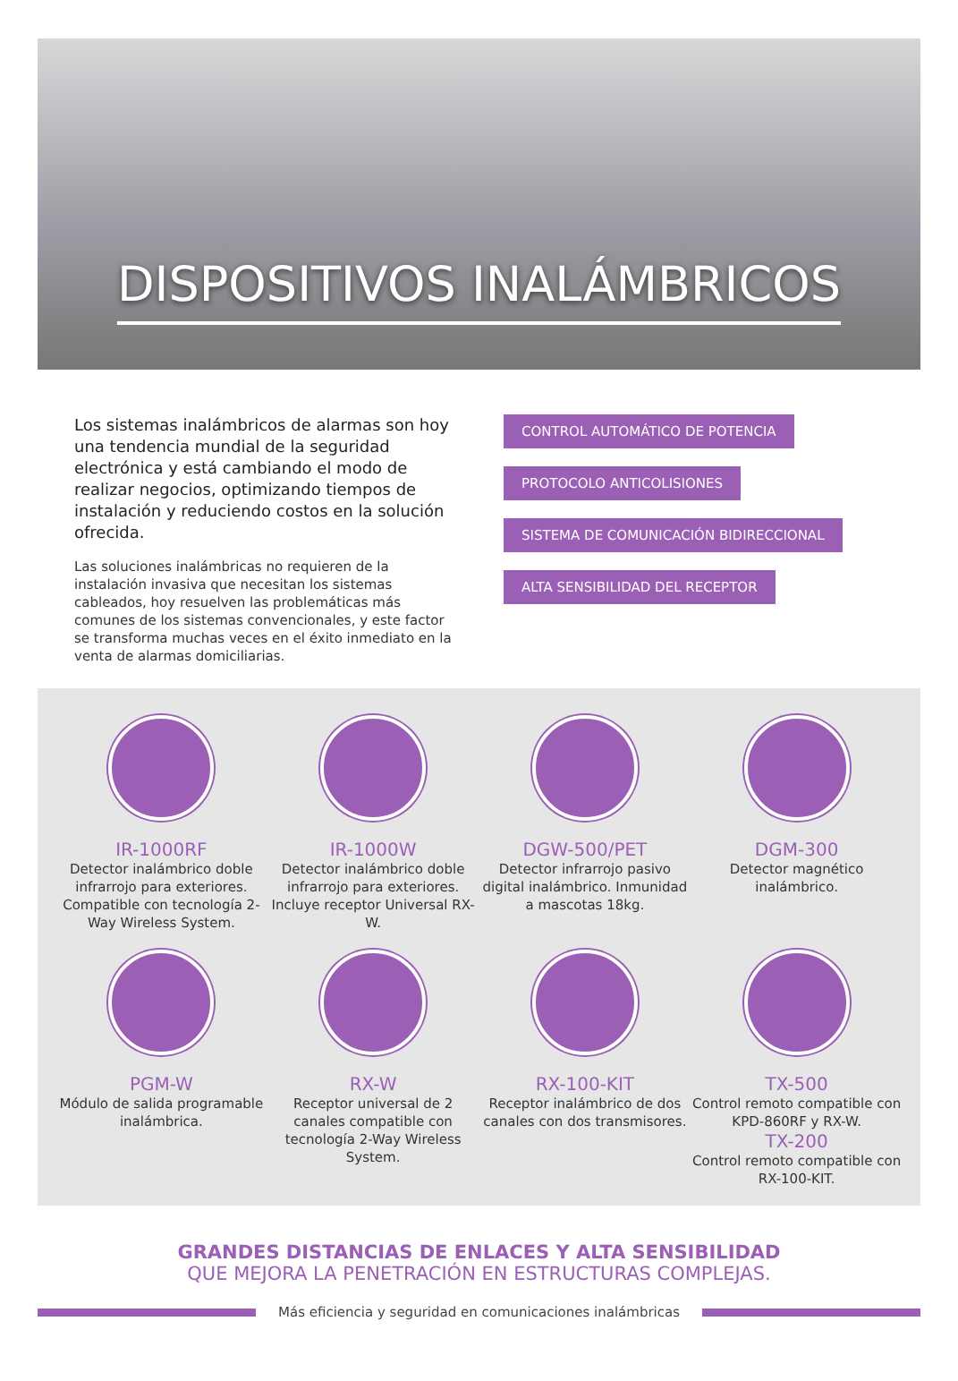DISPOSITIVOS INALÁMBRICOS
Los sistemas inalámbricos de alarmas son hoy una tendencia mundial de la seguridad electrónica y está cambiando el modo de realizar negocios, optimizando tiempos de instalación y reduciendo costos en la solución ofrecida.
Las soluciones inalámbricas no requieren de la instalación invasiva que necesitan los sistemas cableados, hoy resuelven las problemáticas más comunes de los sistemas convencionales, y este factor se transforma muchas veces en el éxito inmediato en la venta de alarmas domiciliarias.
CONTROL AUTOMÁTICO DE POTENCIA
PROTOCOLO ANTICOLISIONES
SISTEMA DE COMUNICACIÓN BIDIRECCIONAL
ALTA SENSIBILIDAD DEL RECEPTOR
IR-1000RF
Detector inalámbrico doble infrarrojo para exteriores. Compatible con tecnología 2-Way Wireless System.
IR-1000W
Detector inalámbrico doble infrarrojo para exteriores. Incluye receptor Universal RX-W.
DGW-500/PET
Detector infrarrojo pasivo digital inalámbrico. Inmunidad a mascotas 18kg.
DGM-300
Detector magnético inalámbrico.
PGM-W
Módulo de salida programable inalámbrica.
RX-W
Receptor universal de 2 canales compatible con tecnología 2-Way Wireless System.
RX-100-KIT
Receptor inalámbrico de dos canales con dos transmisores.
TX-500
Control remoto compatible con KPD-860RF y RX-W.
TX-200
Control remoto compatible con RX-100-KIT.
GRANDES DISTANCIAS DE ENLACES Y ALTA SENSIBILIDAD
QUE MEJORA LA PENETRACIÓN EN ESTRUCTURAS COMPLEJAS.
Más eficiencia y seguridad en comunicaciones inalámbricas